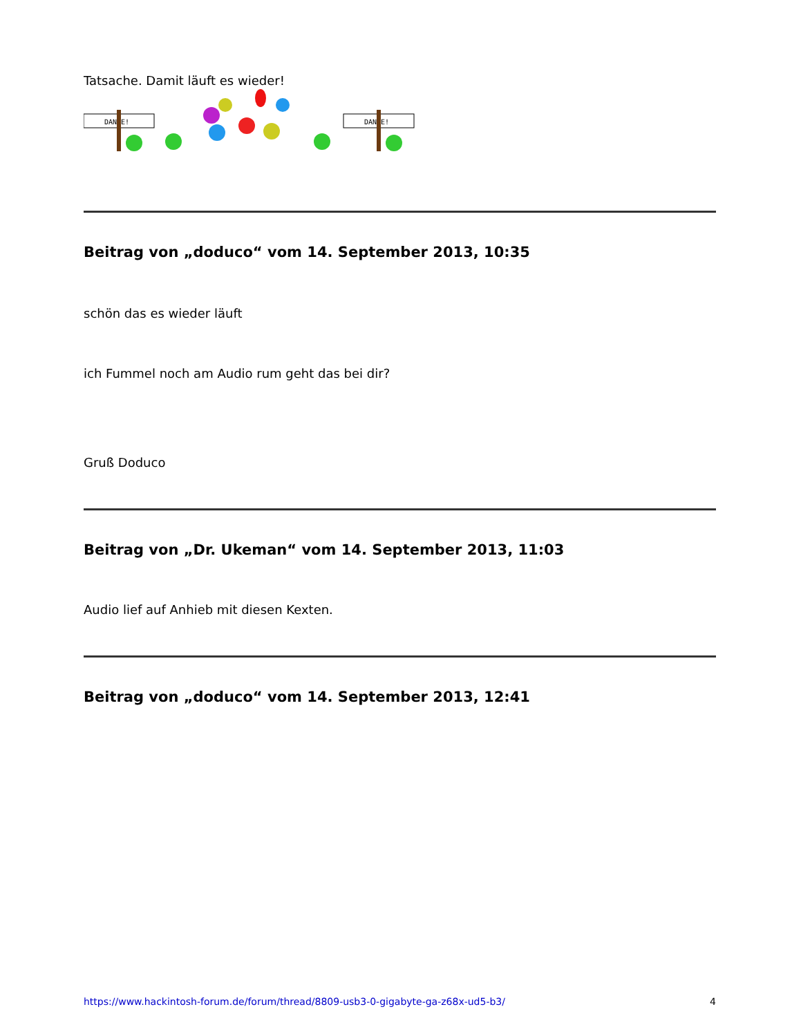Tatsache. Damit läuft es wieder!
DANKE!
DANKE!
Beitrag von „doduco“ vom 14. September 2013, 10:35
schön das es wieder läuft
ich Fummel noch am Audio rum geht das bei dir?
Gruß Doduco
Beitrag von „Dr. Ukeman“ vom 14. September 2013, 11:03
Audio lief auf Anhieb mit diesen Kexten.
Beitrag von „doduco“ vom 14. September 2013, 12:41
https://www.hackintosh-forum.de/forum/thread/8809-usb3-0-gigabyte-ga-z68x-ud5-b3/ 4